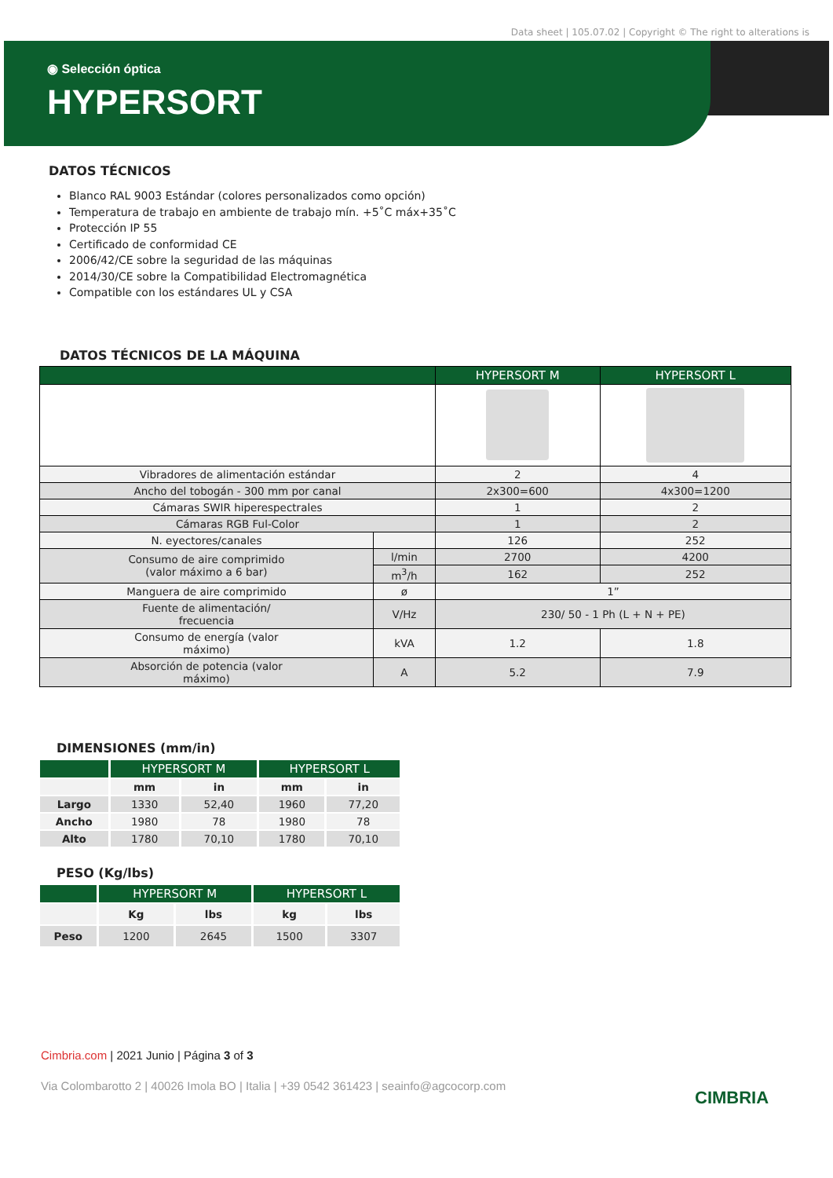Data sheet | 105.07.02 | Copyright © The right to alterations is
◉ Selección óptica
HYPERSORT
DATOS TÉCNICOS
Blanco RAL 9003 Estándar (colores personalizados como opción)
Temperatura de trabajo en ambiente de trabajo mín. +5˚C máx+35˚C
Protección IP 55
Certificado de conformidad CE
2006/42/CE sobre la seguridad de las máquinas
2014/30/CE sobre la Compatibilidad Electromagnética
Compatible con los estándares UL y CSA
DATOS TÉCNICOS DE LA MÁQUINA
| | | HYPERSORT M | HYPERSORT L |
| --- | --- | --- | --- |
| Vibradores de alimentación estándar | | 2 | 4 |
| Ancho del tobogán - 300 mm por canal | | 2x300=600 | 4x300=1200 |
| Cámaras SWIR hiperespectrales | | 1 | 2 |
| Cámaras RGB Ful-Color | | 1 | 2 |
| N. eyectores/canales | | 126 | 252 |
| Consumo de aire comprimido (valor máximo a 6 bar) | l/min | 2700 | 4200 |
| | m<sup>3</sup>/h | 162 | 252 |
| Manguera de aire comprimido | ø | 1” | |
| Fuente de alimentación/ frecuencia | V/Hz | 230/ 50 - 1 Ph (L + N + PE) | |
| Consumo de energía (valor máximo) | kVA | 1.2 | 1.8 |
| Absorción de potencia (valor máximo) | A | 5.2 | 7.9 |
DIMENSIONES (mm/in)
| | HYPERSORT M | | HYPERSORT L | |
| --- | --- | --- | --- | --- |
| | mm | in | mm | in |
| Largo | 1330 | 52,40 | 1960 | 77,20 |
| Ancho | 1980 | 78 | 1980 | 78 |
| Alto | 1780 | 70,10 | 1780 | 70,10 |
PESO (Kg/lbs)
| | HYPERSORT M | | HYPERSORT L | |
| --- | --- | --- | --- | --- |
| | Kg | lbs | kg | lbs |
| Peso | 1200 | 2645 | 1500 | 3307 |
Cimbria.com | 2021 Junio | Página 3 of 3
Via Colombarotto 2 | 40026 Imola BO | Italia | +39 0542 361423 | seainfo@agcocorp.com
CIMBRIA